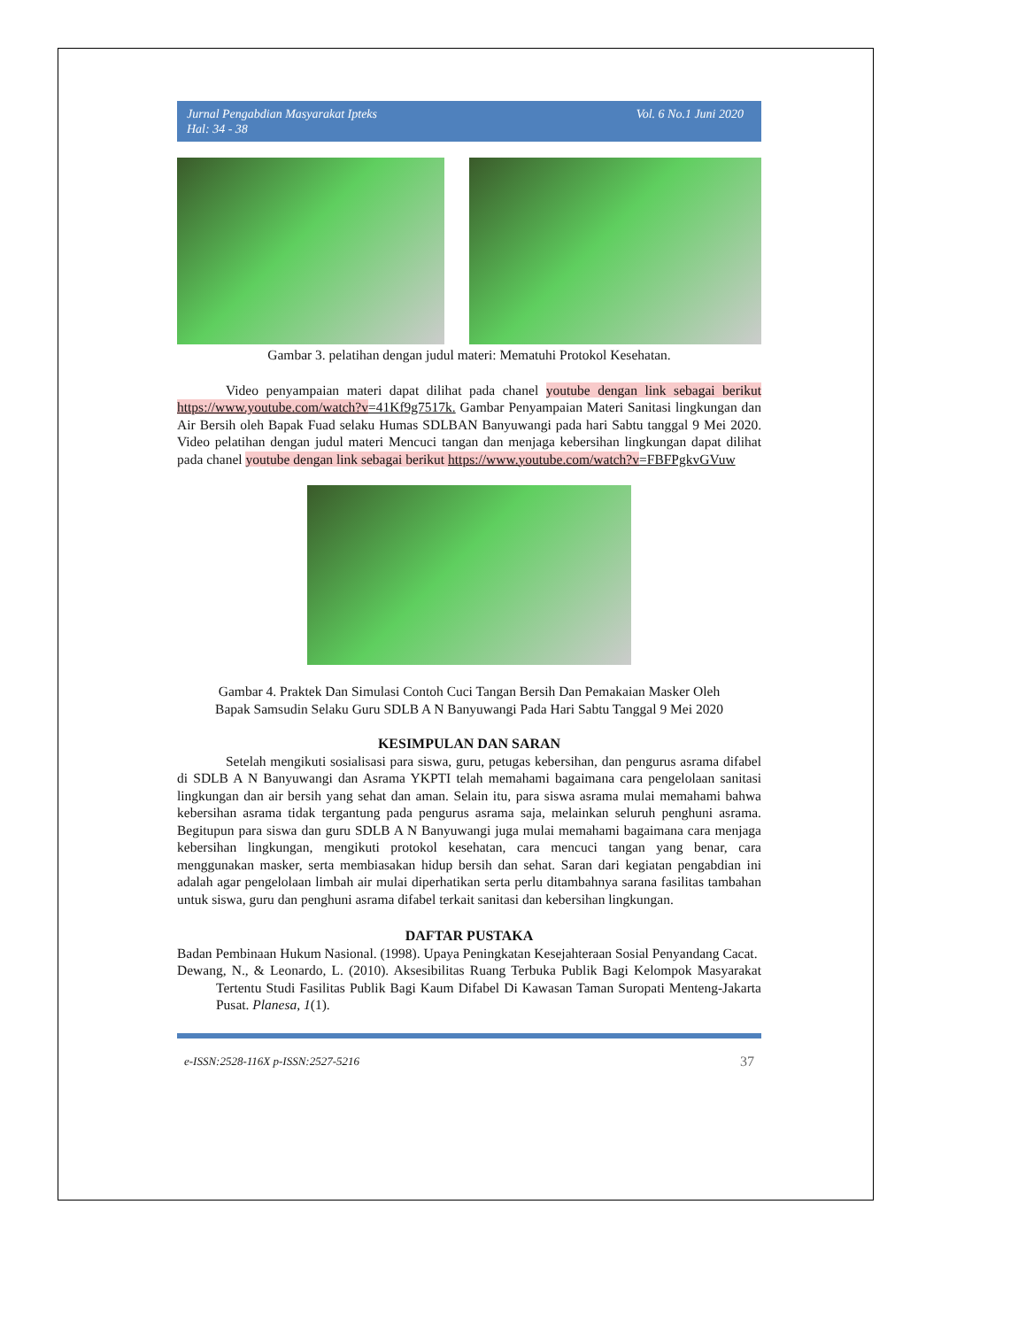Jurnal Pengabdian Masyarakat Ipteks
Hal: 34 - 38 Vol. 6 No.1 Juni 2020
Gambar 3. pelatihan dengan judul materi: Mematuhi Protokol Kesehatan.
Video penyampaian materi dapat dilihat pada chanel youtube dengan link sebagai berikut https://www.youtube.com/watch?v=41Kf9g7517k. Gambar Penyampaian Materi Sanitasi lingkungan dan Air Bersih oleh Bapak Fuad selaku Humas SDLBAN Banyuwangi pada hari Sabtu tanggal 9 Mei 2020. Video pelatihan dengan judul materi Mencuci tangan dan menjaga kebersihan lingkungan dapat dilihat pada chanel youtube dengan link sebagai berikut https://www.youtube.com/watch?v=FBFPgkvGVuw
Gambar 4. Praktek Dan Simulasi Contoh Cuci Tangan Bersih Dan Pemakaian Masker Oleh
Bapak Samsudin Selaku Guru SDLB A N Banyuwangi Pada Hari Sabtu Tanggal 9 Mei 2020
KESIMPULAN DAN SARAN
Setelah mengikuti sosialisasi para siswa, guru, petugas kebersihan, dan pengurus asrama difabel di SDLB A N Banyuwangi dan Asrama YKPTI telah memahami bagaimana cara pengelolaan sanitasi lingkungan dan air bersih yang sehat dan aman. Selain itu, para siswa asrama mulai memahami bahwa kebersihan asrama tidak tergantung pada pengurus asrama saja, melainkan seluruh penghuni asrama. Begitupun para siswa dan guru SDLB A N Banyuwangi juga mulai memahami bagaimana cara menjaga kebersihan lingkungan, mengikuti protokol kesehatan, cara mencuci tangan yang benar, cara menggunakan masker, serta membiasakan hidup bersih dan sehat. Saran dari kegiatan pengabdian ini adalah agar pengelolaan limbah air mulai diperhatikan serta perlu ditambahnya sarana fasilitas tambahan untuk siswa, guru dan penghuni asrama difabel terkait sanitasi dan kebersihan lingkungan.
DAFTAR PUSTAKA
Badan Pembinaan Hukum Nasional. (1998). Upaya Peningkatan Kesejahteraan Sosial Penyandang Cacat.
Dewang, N., & Leonardo, L. (2010). Aksesibilitas Ruang Terbuka Publik Bagi Kelompok Masyarakat Tertentu Studi Fasilitas Publik Bagi Kaum Difabel Di Kawasan Taman Suropati Menteng-Jakarta Pusat. Planesa, 1(1).
e-ISSN:2528-116X p-ISSN:2527-5216 37